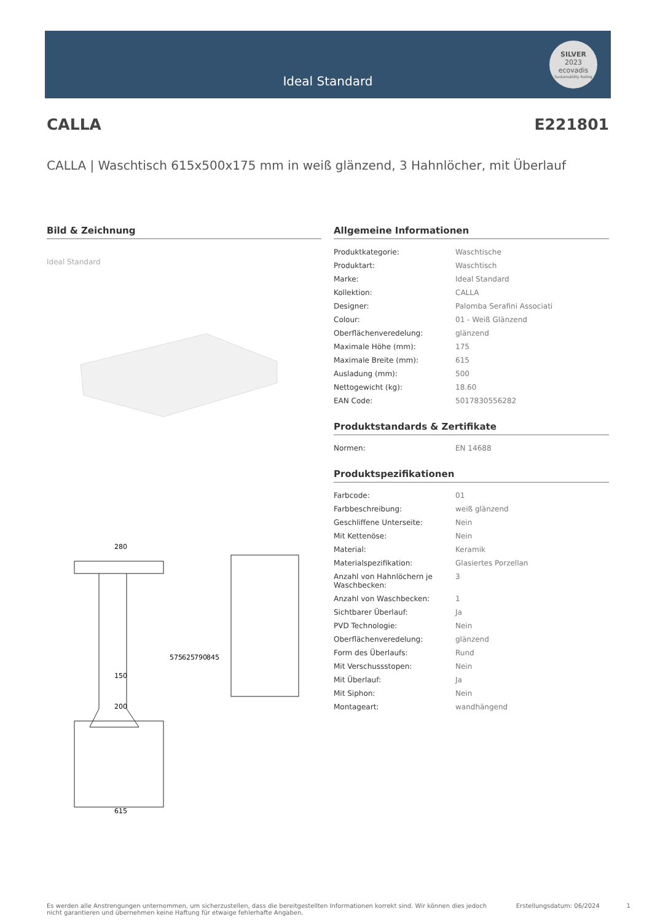Ideal Standard
SILVER
2023
ecovadis
Sustainability Rating
CALLA E221801
CALLA | Waschtisch 615x500x175 mm in weiß glänzend, 3 Hahnlöcher, mit Überlauf
Bild & Zeichnung
Ideal Standard
280
150
200
615
575
625
790
845
Allgemeine Informationen
| Produktkategorie: | Waschtische |
| Produktart: | Waschtisch |
| Marke: | Ideal Standard |
| Kollektion: | CALLA |
| Designer: | Palomba Serafini Associati |
| Colour: | 01 - Weiß Glänzend |
| Oberflächenveredelung: | glänzend |
| Maximale Höhe (mm): | 175 |
| Maximale Breite (mm): | 615 |
| Ausladung (mm): | 500 |
| Nettogewicht (kg): | 18.60 |
| EAN Code: | 5017830556282 |
Produktstandards & Zertifikate
| Normen: | EN 14688 |
Produktspezifikationen
| Farbcode: | 01 |
| Farbbeschreibung: | weiß glänzend |
| Geschliffene Unterseite: | Nein |
| Mit Kettenöse: | Nein |
| Material: | Keramik |
| Materialspezifikation: | Glasiertes Porzellan |
| Anzahl von Hahnlöchern je Waschbecken: | 3 |
| Anzahl von Waschbecken: | 1 |
| Sichtbarer Überlauf: | Ja |
| PVD Technologie: | Nein |
| Oberflächenveredelung: | glänzend |
| Form des Überlaufs: | Rund |
| Mit Verschussstopen: | Nein |
| Mit Überlauf: | Ja |
| Mit Siphon: | Nein |
| Montageart: | wandhängend |
Es werden alle Anstrengungen unternommen, um sicherzustellen, dass die bereitgestellten Informationen korrekt sind. Wir können dies jedoch nicht garantieren und übernehmen keine Haftung für etwaige fehlerhafte Angaben. Erstellungsdatum: 06/2024 1